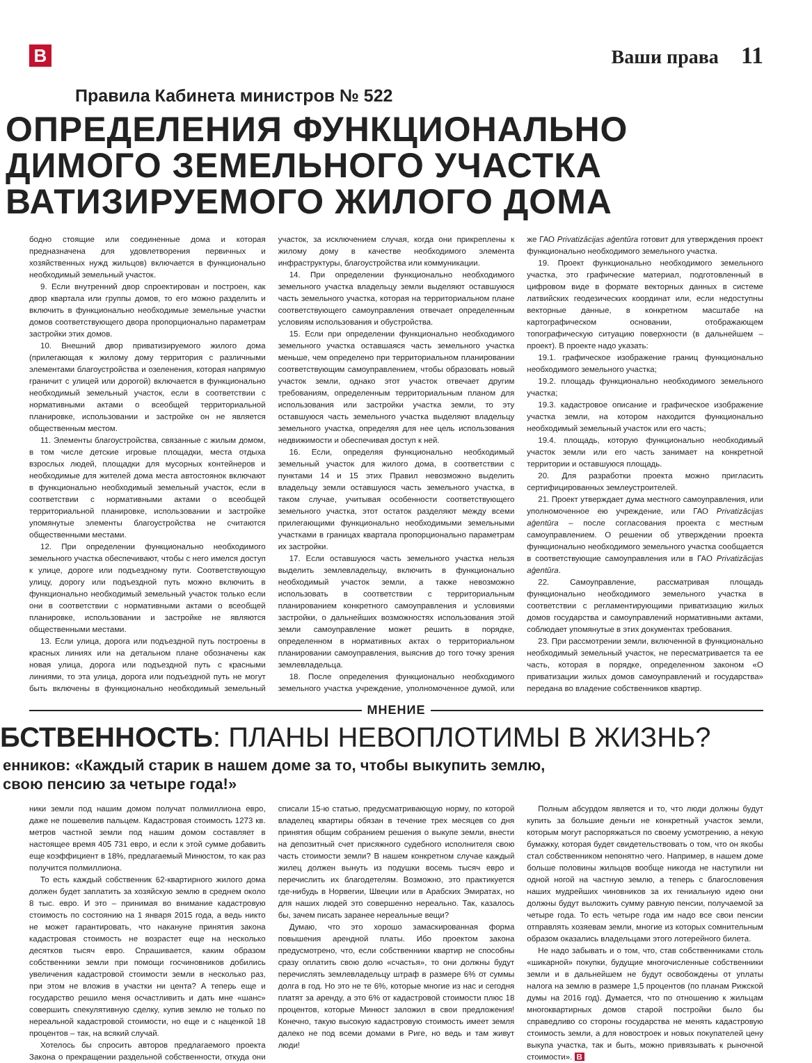В
Ваши права 11
Правила Кабинета министров № 522
ОПРЕДЕЛЕНИЯ ФУНКЦИОНАЛЬНО
ДИМОГО ЗЕМЕЛЬНОГО УЧАСТКА
ВАТИЗИРУЕМОГО ЖИЛОГО ДОМА
бодно стоящие или соединенные дома и которая предназначена для удовлетворения первичных и хозяйственных нужд жильцов) включается в функционально необходимый земельный участок.
9. Если внутренний двор спроектирован и построен, как двор квартала или группы домов, то его можно разделить и включить в функционально необходимые земельные участки домов соответствующего двора пропорционально параметрам застройки этих домов.
10. Внешний двор приватизируемого жилого дома (прилегающая к жилому дому территория с различными элементами благоустройства и озеленения, которая напрямую граничит с улицей или дорогой) включается в функционально необходимый земельный участок, если в соответствии с нормативными актами о всеобщей территориальной планировке, использовании и застройке он не является общественным местом.
11. Элементы благоустройства, связанные с жилым домом, в том числе детские игровые площадки, места отдыха взрослых людей, площадки для мусорных контейнеров и необходимые для жителей дома места автостоянок включают в функционально необходимый земельный участок, если в соответствии с нормативными актами о всеобщей территориальной планировке, использовании и застройке упомянутые элементы благоустройства не считаются общественными местами.
12. При определении функционально необходимого земельного участка обеспечивают, чтобы с него имелся доступ к улице, дороге или подъездному пути. Соответствующую улицу, дорогу или подъездной путь можно включить в функционально необходимый земельный участок только если они в соответствии с нормативными актами о всеобщей планировке, использовании и застройке не являются общественными местами.
13. Если улица, дорога или подъездной путь построены в красных линиях или на детальном плане обозначены как новая улица, дорога или подъездной путь с красными линиями, то эта улица, дорога или подъездной путь не могут быть включены в функционально необходимый земельный участок, за исключением случая, когда они прикреплены к жилому дому в качестве необходимого элемента инфраструктуры, благоустройства или коммуникации.
14. При определении функционально необходимого земельного участка владельцу земли выделяют оставшуюся часть земельного участка, которая на территориальном плане соответствующего самоуправления отвечает определенным условиям использования и обустройства.
15. Если при определении функционально необходимого земельного участка оставшаяся часть земельного участка меньше, чем определено при территориальном планировании соответствующим самоуправлением, чтобы образовать новый участок земли, однако этот участок отвечает другим требованиям, определенным территориальным планом для использования или застройки участка земли, то эту оставшуюся часть земельного участка выделяют владельцу земельного участка, определяя для нее цель использования недвижимости и обеспечивая доступ к ней.
16. Если, определяя функционально необходимый земельный участок для жилого дома, в соответствии с пунктами 14 и 15 этих Правил невозможно выделить владельцу земли оставшуюся часть земельного участка, в таком случае, учитывая особенности соответствующего земельного участка, этот остаток разделяют между всеми прилегающими функционально необходимыми земельными участками в границах квартала пропорционально параметрам их застройки.
17. Если оставшуюся часть земельного участка нельзя выделить землевладельцу, включить в функционально необходимый участок земли, а также невозможно использовать в соответствии с территориальным планированием конкретного самоуправления и условиями застройки, о дальнейших возможностях использования этой земли самоуправление может решить в порядке, определенном в нормативных актах о территориальном планировании самоуправления, выяснив до того точку зрения землевладельца.
18. После определения функционально необходимого земельного участка учреждение, уполномоченное думой, или же ГАО Privatizācijas aģentūra готовит для утверждения проект функционально необходимого земельного участка.
19. Проект функционально необходимого земельного участка, это графические материал, подготовленный в цифровом виде в формате векторных данных в системе латвийских геодезических координат или, если недоступны векторные данные, в конкретном масштабе на картографическом основании, отображающем топографическую ситуацию поверхности (в дальнейшем – проект). В проекте надо указать:
19.1. графическое изображение границ функционально необходимого земельного участка;
19.2. площадь функционально необходимого земельного участка;
19.3. кадастровое описание и графическое изображение участка земли, на котором находится функционально необходимый земельный участок или его часть;
19.4. площадь, которую функционально необходимый участок земли или его часть занимает на конкретной территории и оставшуюся площадь.
20. Для разработки проекта можно пригласить сертифицированных землеустроителей.
21. Проект утверждает дума местного самоуправления, или уполномоченное ею учреждение, или ГАО Privatizācijas aģentūra – после согласования проекта с местным самоуправлением. О решении об утверждении проекта функционально необходимого земельного участка сообщается в соответствующие самоуправления или в ГАО Privatizācijas aģentūra.
22. Самоуправление, рассматривая площадь функционально необходимого земельного участка в соответствии с регламентирующими приватизацию жилых домов государства и самоуправлений нормативными актами, соблюдает упомянутые в этих документах требования.
23. При рассмотрении земли, включенной в функционально необходимый земельный участок, не пересматривается та ее часть, которая в порядке, определенном законом «О приватизации жилых домов самоуправлений и государства» передана во владение собственников квартир.
МНЕНИЕ
БСТВЕННОСТЬ: ПЛАНЫ НЕВОПЛОТИМЫ В ЖИЗНЬ?
енников: «Каждый старик в нашем доме за то, чтобы выкупить землю,
свою пенсию за четыре года!»
ники земли под нашим домом получат полмиллиона евро, даже не пошевелив пальцем. Кадастровая стоимость 1273 кв. метров частной земли под нашим домом составляет в настоящее время 405 731 евро, и если к этой сумме добавить еще коэффициент в 18%, предлагаемый Минюстом, то как раз получится полмиллиона.
То есть каждый собственник 62-квартирного жилого дома должен будет заплатить за хозяйскую землю в среднем около 8 тыс. евро. И это – принимая во внимание кадастровую стоимость по состоянию на 1 января 2015 года, а ведь никто не может гарантировать, что накануне принятия закона кадастровая стоимость не возрастет еще на несколько десятков тысяч евро. Спрашивается, каким образом собственники земли при помощи госчиновников добились увеличения кадастровой стоимости земли в несколько раз, при этом не вложив в участки ни цента? А теперь еще и государство решило меня осчастливить и дать мне «шанс» совершить спекулятивную сделку, купив землю не только по нереальной кадастровой стоимости, но еще и с наценкой 18 процентов – так, на всякий случай.
Хотелось бы спросить авторов предлагаемого проекта Закона о прекращении раздельной собственности, откуда они списали 15-ю статью, предусматривающую норму, по которой владелец квартиры обязан в течение трех месяцев со дня принятия общим собранием решения о выкупе земли, внести на депозитный счет присяжного судебного исполнителя свою часть стоимости земли? В нашем конкретном случае каждый жилец должен вынуть из подушки восемь тысяч евро и перечислить их благодетелям. Возможно, это практикуется где-нибудь в Норвегии, Швеции или в Арабских Эмиратах, но для наших людей это совершенно нереально. Так, казалось бы, зачем писать заранее нереальные вещи?
Думаю, что это хорошо замаскированная форма повышения арендной платы. Ибо проектом закона предусмотрено, что, если собственники квартир не способны сразу оплатить свою долю «счастья», то они должны будут перечислять землевладельцу штраф в размере 6% от суммы долга в год. Но это не те 6%, которые многие из нас и сегодня платят за аренду, а это 6% от кадастровой стоимости плюс 18 процентов, которые Минюст заложил в свои предложения! Конечно, такую высокую кадастровую стоимость имеет земля далеко не под всеми домами в Риге, но ведь и там живут люди!
Полным абсурдом является и то, что люди должны будут купить за большие деньги не конкретный участок земли, которым могут распоряжаться по своему усмотрению, а некую бумажку, которая будет свидетельствовать о том, что он якобы стал собственником непонятно чего. Например, в нашем доме больше половины жильцов вообще никогда не наступили ни одной ногой на частную землю, а теперь с благословения наших мудрейших чиновников за их гениальную идею они должны будут выложить сумму равную пенсии, получаемой за четыре года. То есть четыре года им надо все свои пенсии отправлять хозяевам земли, многие из которых сомнительным образом оказались владельцами этого лотерейного билета.
Не надо забывать и о том, что, став собственниками столь «шикарной» покупки, будущие многочисленные собственники земли и в дальнейшем не будут освобождены от уплаты налога на землю в размере 1,5 процентов (по планам Рижской думы на 2016 год). Думается, что по отношению к жильцам многоквартирных домов старой постройки было бы справедливо со стороны государства не менять кадастровую стоимость земли, а для новостроек и новых покупателей цену выкупа участка, так и быть, можно привязывать к рыночной стоимости». В